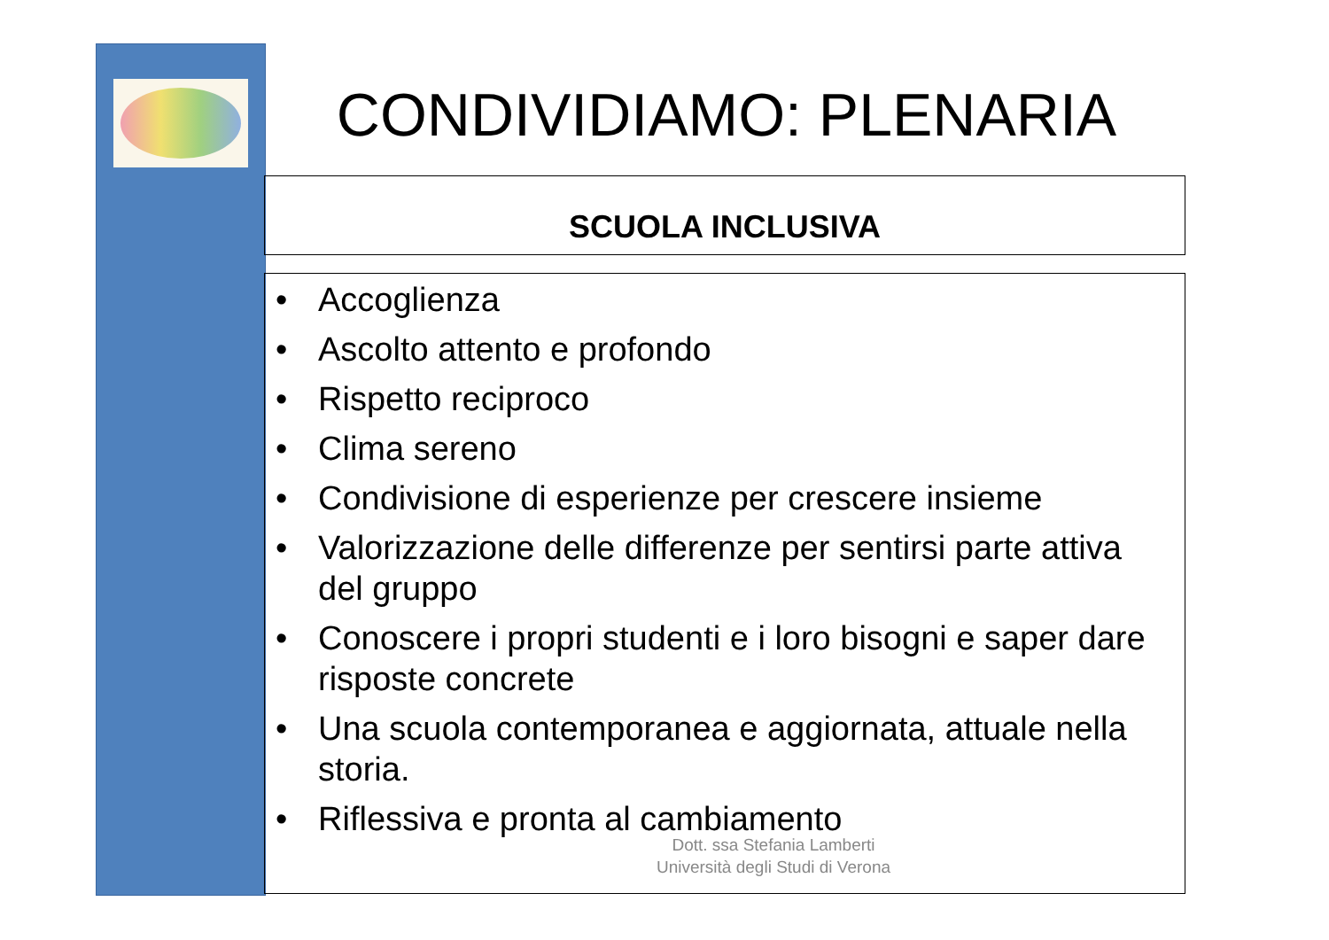CONDIVIDIAMO: PLENARIA
SCUOLA INCLUSIVA
• Accoglienza
• Ascolto attento e profondo
• Rispetto reciproco
• Clima sereno
• Condivisione di esperienze per crescere insieme
• Valorizzazione delle differenze per sentirsi parte attiva del gruppo
• Conoscere i propri studenti e i loro bisogni e saper dare risposte concrete
• Una scuola contemporanea e aggiornata, attuale nella storia.
• Riflessiva e pronta al cambiamento
Dott. ssa Stefania Lamberti
Università degli Studi di Verona